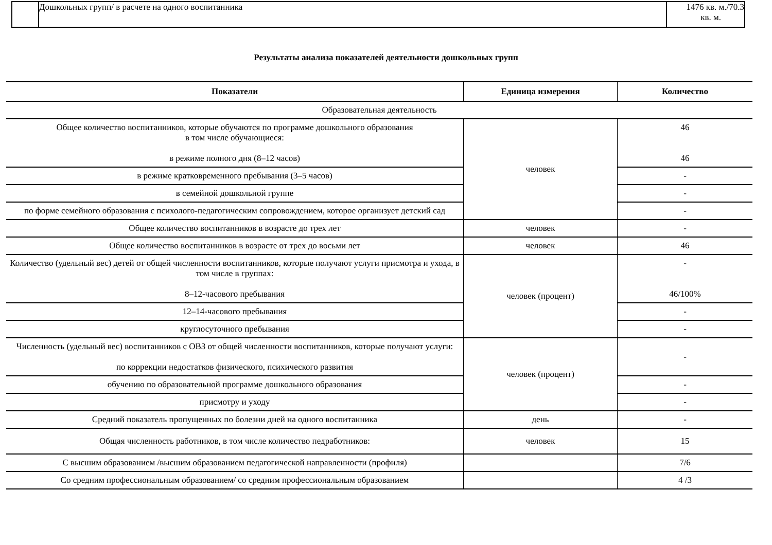| | Дошкольных групп/ в расчете на одного воспитанника | 1476 кв. м./70.3 кв. м. |
Результаты анализа показателей деятельности дошкольных групп
| Показатели | Единица измерения | Количество |
| --- | --- | --- |
| Образовательная деятельность | | |
| Общее количество воспитанников, которые обучаются по программе дошкольного образования в том числе обучающиеся: в режиме полного дня (8–12 часов) | человек | 46 46 |
| в режиме кратковременного пребывания (3–5 часов) | | - |
| в семейной дошкольной группе | | - |
| по форме семейного образования с психолого-педагогическим сопровождением, которое организует детский сад | | - |
| Общее количество воспитанников в возрасте до трех лет | человек | - |
| Общее количество воспитанников в возрасте от трех до восьми лет | человек | 46 |
| Количество (удельный вес) детей от общей численности воспитанников, которые получают услуги присмотра и ухода, в том числе в группах: 8–12-часового пребывания | человек (процент) | - 46/100% |
| 12–14-часового пребывания | | - |
| круглосуточного пребывания | | - |
| Численность (удельный вес) воспитанников с ОВЗ от общей численности воспитанников, которые получают услуги: по коррекции недостатков физического, психического развития | человек (процент) | - |
| обучению по образовательной программе дошкольного образования | | - |
| присмотру и уходу | | - |
| Средний показатель пропущенных по болезни дней на одного воспитанника | день | - |
| Общая численность работников, в том числе количество педработников: | человек | 15 |
| С высшим образованием /высшим образованием педагогической направленности (профиля) | | 7/6 |
| Со средним профессиональным образованием/ со средним профессиональным образованием | | 4 /3 |